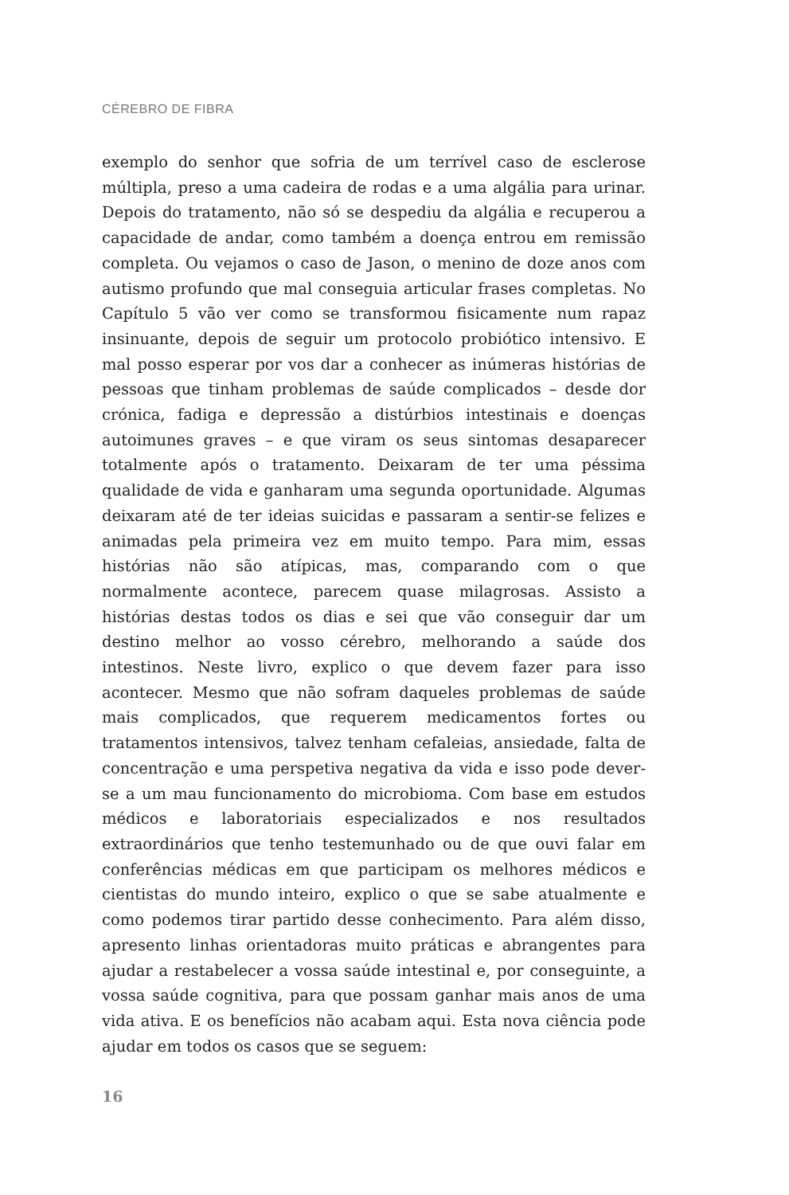CÉREBRO DE FIBRA
exemplo do senhor que sofria de um terrível caso de esclerose múltipla, preso a uma cadeira de rodas e a uma algália para urinar. Depois do tratamento, não só se despediu da algália e recuperou a capacidade de andar, como também a doença entrou em remissão completa. Ou vejamos o caso de Jason, o menino de doze anos com autismo profundo que mal conseguia articular frases completas. No Capítulo 5 vão ver como se transformou fisicamente num rapaz insinuante, depois de seguir um protocolo probiótico intensivo. E mal posso esperar por vos dar a conhecer as inúmeras histórias de pessoas que tinham problemas de saúde complicados – desde dor crónica, fadiga e depressão a distúrbios intestinais e doenças autoimunes graves – e que viram os seus sintomas desaparecer totalmente após o tratamento. Deixaram de ter uma péssima qualidade de vida e ganharam uma segunda oportunidade. Algumas deixaram até de ter ideias suicidas e passaram a sentir-se felizes e animadas pela primeira vez em muito tempo. Para mim, essas histórias não são atípicas, mas, comparando com o que normalmente acontece, parecem quase milagrosas. Assisto a histórias destas todos os dias e sei que vão conseguir dar um destino melhor ao vosso cérebro, melhorando a saúde dos intestinos. Neste livro, explico o que devem fazer para isso acontecer. Mesmo que não sofram daqueles problemas de saúde mais complicados, que requerem medicamentos fortes ou tratamentos intensivos, talvez tenham cefaleias, ansiedade, falta de concentração e uma perspetiva negativa da vida e isso pode dever-se a um mau funcionamento do microbioma. Com base em estudos médicos e laboratoriais especializados e nos resultados extraordinários que tenho testemunhado ou de que ouvi falar em conferências médicas em que participam os melhores médicos e cientistas do mundo inteiro, explico o que se sabe atualmente e como podemos tirar partido desse conhecimento. Para além disso, apresento linhas orientadoras muito práticas e abrangentes para ajudar a restabelecer a vossa saúde intestinal e, por conseguinte, a vossa saúde cognitiva, para que possam ganhar mais anos de uma vida ativa. E os benefícios não acabam aqui. Esta nova ciência pode ajudar em todos os casos que se seguem:
16